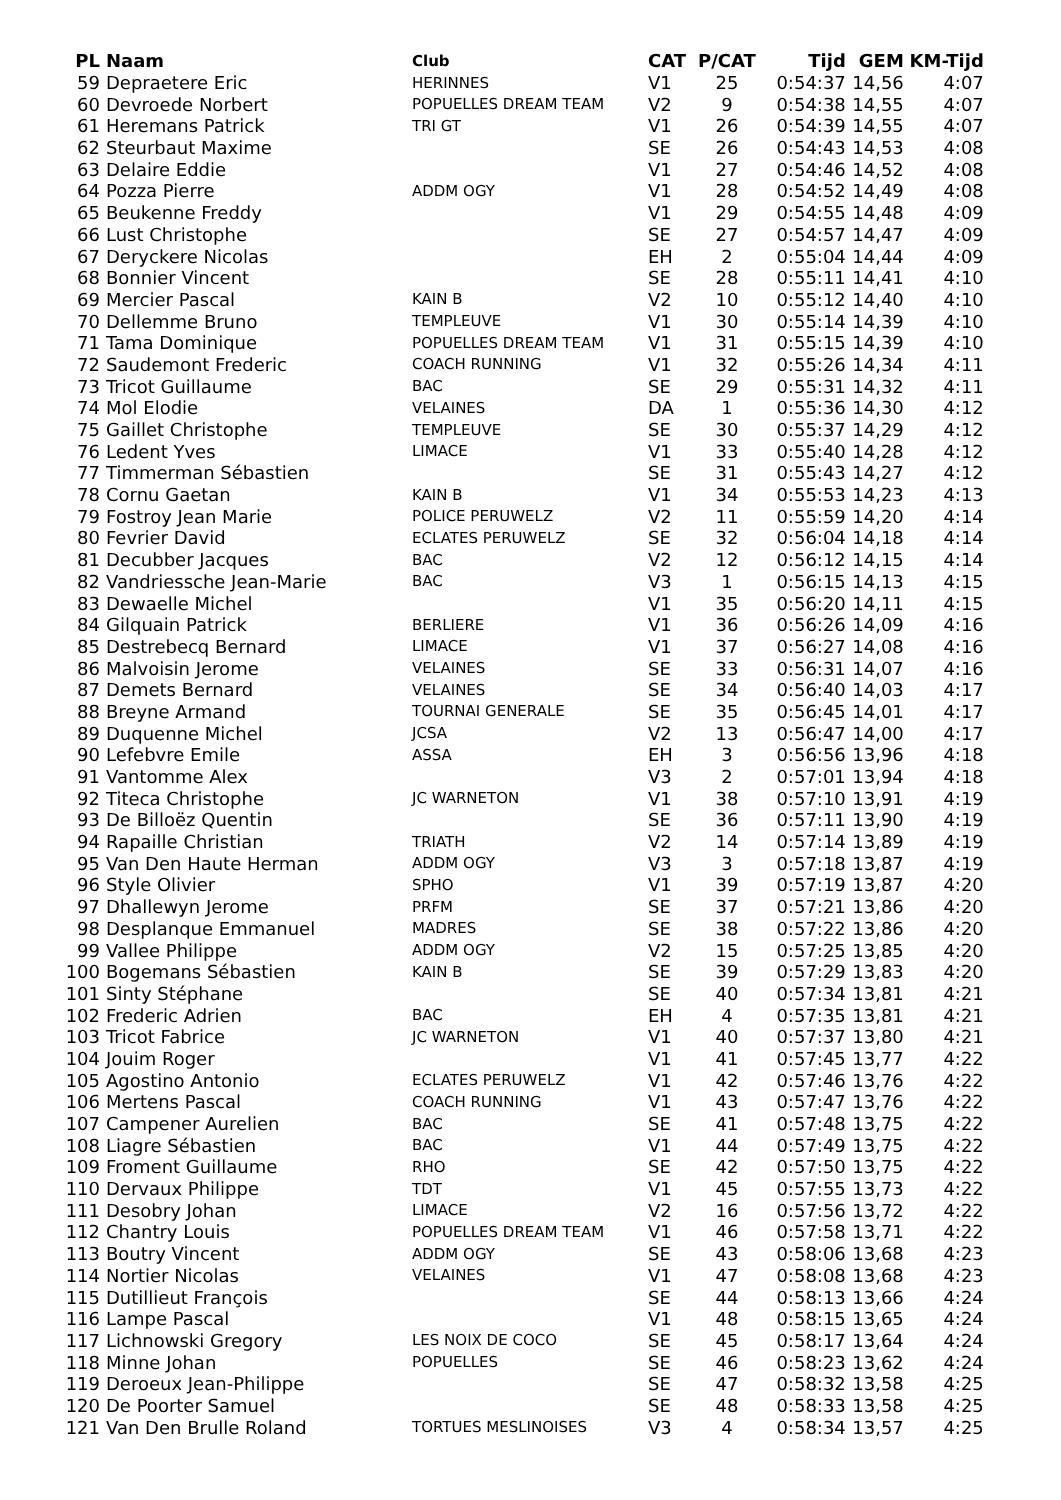| PL | Naam | Club | CAT | P/CAT | Tijd | GEM | KM-Tijd |
| --- | --- | --- | --- | --- | --- | --- | --- |
| 59 | Depraetere Eric | HERINNES | V1 | 25 | 0:54:37 | 14,56 | 4:07 |
| 60 | Devroede Norbert | POPUELLES DREAM TEAM | V2 | 9 | 0:54:38 | 14,55 | 4:07 |
| 61 | Heremans Patrick | TRI GT | V1 | 26 | 0:54:39 | 14,55 | 4:07 |
| 62 | Steurbaut Maxime | | SE | 26 | 0:54:43 | 14,53 | 4:08 |
| 63 | Delaire Eddie | | V1 | 27 | 0:54:46 | 14,52 | 4:08 |
| 64 | Pozza Pierre | ADDM OGY | V1 | 28 | 0:54:52 | 14,49 | 4:08 |
| 65 | Beukenne Freddy | | V1 | 29 | 0:54:55 | 14,48 | 4:09 |
| 66 | Lust Christophe | | SE | 27 | 0:54:57 | 14,47 | 4:09 |
| 67 | Deryckere Nicolas | | EH | 2 | 0:55:04 | 14,44 | 4:09 |
| 68 | Bonnier Vincent | | SE | 28 | 0:55:11 | 14,41 | 4:10 |
| 69 | Mercier Pascal | KAIN B | V2 | 10 | 0:55:12 | 14,40 | 4:10 |
| 70 | Dellemme Bruno | TEMPLEUVE | V1 | 30 | 0:55:14 | 14,39 | 4:10 |
| 71 | Tama Dominique | POPUELLES DREAM TEAM | V1 | 31 | 0:55:15 | 14,39 | 4:10 |
| 72 | Saudemont Frederic | COACH RUNNING | V1 | 32 | 0:55:26 | 14,34 | 4:11 |
| 73 | Tricot Guillaume | BAC | SE | 29 | 0:55:31 | 14,32 | 4:11 |
| 74 | Mol Elodie | VELAINES | DA | 1 | 0:55:36 | 14,30 | 4:12 |
| 75 | Gaillet Christophe | TEMPLEUVE | SE | 30 | 0:55:37 | 14,29 | 4:12 |
| 76 | Ledent Yves | LIMACE | V1 | 33 | 0:55:40 | 14,28 | 4:12 |
| 77 | Timmerman Sébastien | | SE | 31 | 0:55:43 | 14,27 | 4:12 |
| 78 | Cornu Gaetan | KAIN B | V1 | 34 | 0:55:53 | 14,23 | 4:13 |
| 79 | Fostroy Jean Marie | POLICE PERUWELZ | V2 | 11 | 0:55:59 | 14,20 | 4:14 |
| 80 | Fevrier David | ECLATES PERUWELZ | SE | 32 | 0:56:04 | 14,18 | 4:14 |
| 81 | Decubber Jacques | BAC | V2 | 12 | 0:56:12 | 14,15 | 4:14 |
| 82 | Vandriessche Jean-Marie | BAC | V3 | 1 | 0:56:15 | 14,13 | 4:15 |
| 83 | Dewaelle Michel | | V1 | 35 | 0:56:20 | 14,11 | 4:15 |
| 84 | Gilquain Patrick | BERLIERE | V1 | 36 | 0:56:26 | 14,09 | 4:16 |
| 85 | Destrebecq Bernard | LIMACE | V1 | 37 | 0:56:27 | 14,08 | 4:16 |
| 86 | Malvoisin Jerome | VELAINES | SE | 33 | 0:56:31 | 14,07 | 4:16 |
| 87 | Demets Bernard | VELAINES | SE | 34 | 0:56:40 | 14,03 | 4:17 |
| 88 | Breyne Armand | TOURNAI GENERALE | SE | 35 | 0:56:45 | 14,01 | 4:17 |
| 89 | Duquenne Michel | JCSA | V2 | 13 | 0:56:47 | 14,00 | 4:17 |
| 90 | Lefebvre Emile | ASSA | EH | 3 | 0:56:56 | 13,96 | 4:18 |
| 91 | Vantomme Alex | | V3 | 2 | 0:57:01 | 13,94 | 4:18 |
| 92 | Titeca Christophe | JC WARNETON | V1 | 38 | 0:57:10 | 13,91 | 4:19 |
| 93 | De Billoëz Quentin | | SE | 36 | 0:57:11 | 13,90 | 4:19 |
| 94 | Rapaille Christian | TRIATH | V2 | 14 | 0:57:14 | 13,89 | 4:19 |
| 95 | Van Den Haute Herman | ADDM OGY | V3 | 3 | 0:57:18 | 13,87 | 4:19 |
| 96 | Style Olivier | SPHO | V1 | 39 | 0:57:19 | 13,87 | 4:20 |
| 97 | Dhallewyn Jerome | PRFM | SE | 37 | 0:57:21 | 13,86 | 4:20 |
| 98 | Desplanque Emmanuel | MADRES | SE | 38 | 0:57:22 | 13,86 | 4:20 |
| 99 | Vallee Philippe | ADDM OGY | V2 | 15 | 0:57:25 | 13,85 | 4:20 |
| 100 | Bogemans Sébastien | KAIN B | SE | 39 | 0:57:29 | 13,83 | 4:20 |
| 101 | Sinty Stéphane | | SE | 40 | 0:57:34 | 13,81 | 4:21 |
| 102 | Frederic Adrien | BAC | EH | 4 | 0:57:35 | 13,81 | 4:21 |
| 103 | Tricot Fabrice | JC WARNETON | V1 | 40 | 0:57:37 | 13,80 | 4:21 |
| 104 | Jouim Roger | | V1 | 41 | 0:57:45 | 13,77 | 4:22 |
| 105 | Agostino Antonio | ECLATES PERUWELZ | V1 | 42 | 0:57:46 | 13,76 | 4:22 |
| 106 | Mertens Pascal | COACH RUNNING | V1 | 43 | 0:57:47 | 13,76 | 4:22 |
| 107 | Campener Aurelien | BAC | SE | 41 | 0:57:48 | 13,75 | 4:22 |
| 108 | Liagre Sébastien | BAC | V1 | 44 | 0:57:49 | 13,75 | 4:22 |
| 109 | Froment Guillaume | RHO | SE | 42 | 0:57:50 | 13,75 | 4:22 |
| 110 | Dervaux Philippe | TDT | V1 | 45 | 0:57:55 | 13,73 | 4:22 |
| 111 | Desobry Johan | LIMACE | V2 | 16 | 0:57:56 | 13,72 | 4:22 |
| 112 | Chantry Louis | POPUELLES DREAM TEAM | V1 | 46 | 0:57:58 | 13,71 | 4:22 |
| 113 | Boutry Vincent | ADDM OGY | SE | 43 | 0:58:06 | 13,68 | 4:23 |
| 114 | Nortier Nicolas | VELAINES | V1 | 47 | 0:58:08 | 13,68 | 4:23 |
| 115 | Dutillieut François | | SE | 44 | 0:58:13 | 13,66 | 4:24 |
| 116 | Lampe Pascal | | V1 | 48 | 0:58:15 | 13,65 | 4:24 |
| 117 | Lichnowski Gregory | LES NOIX DE COCO | SE | 45 | 0:58:17 | 13,64 | 4:24 |
| 118 | Minne Johan | POPUELLES | SE | 46 | 0:58:23 | 13,62 | 4:24 |
| 119 | Deroeux Jean-Philippe | | SE | 47 | 0:58:32 | 13,58 | 4:25 |
| 120 | De Poorter Samuel | | SE | 48 | 0:58:33 | 13,58 | 4:25 |
| 121 | Van Den Brulle Roland | TORTUES MESLINOISES | V3 | 4 | 0:58:34 | 13,57 | 4:25 |